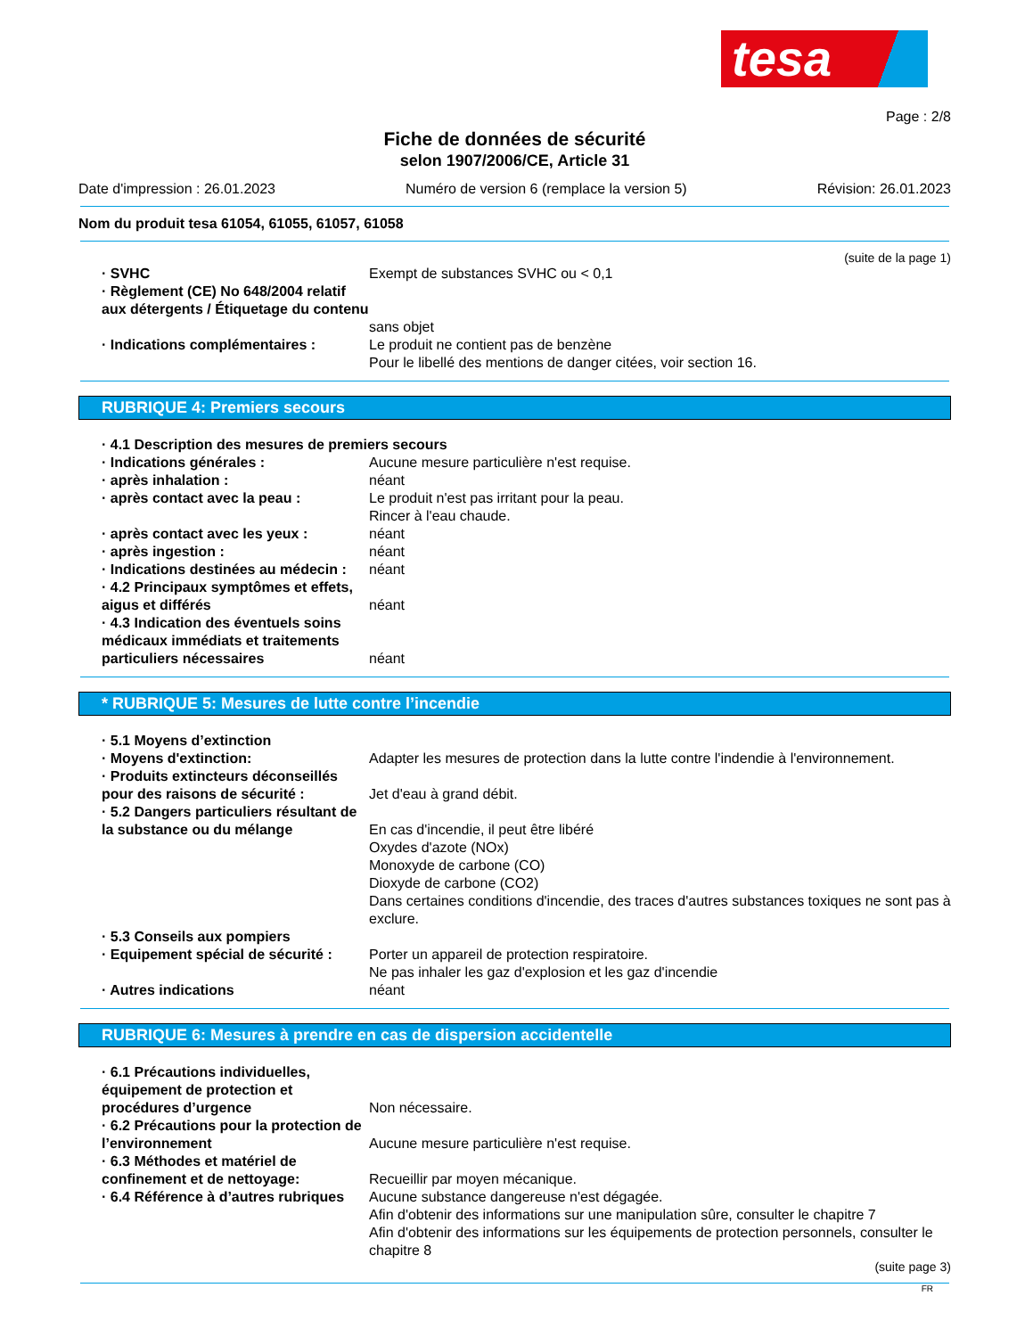tesa
Page : 2/8
Fiche de données de sécurité
selon 1907/2006/CE, Article 31
Date d'impression : 26.01.2023 Numéro de version 6 (remplace la version 5) Révision: 26.01.2023
Nom du produit tesa 61054, 61055, 61057, 61058
(suite de la page 1)
· SVHC Exempt de substances SVHC ou < 0,1
· Règlement (CE) No 648/2004 relatif aux détergents / Étiquetage du contenu
sans objet
· Indications complémentaires : Le produit ne contient pas de benzène
Pour le libellé des mentions de danger citées, voir section 16.
RUBRIQUE 4: Premiers secours
· 4.1 Description des mesures de premiers secours
· Indications générales : Aucune mesure particulière n'est requise.
· après inhalation : néant
· après contact avec la peau : Le produit n'est pas irritant pour la peau.
Rincer à l'eau chaude.
· après contact avec les yeux : néant
· après ingestion : néant
· Indications destinées au médecin :
néant
· 4.2 Principaux symptômes et effets, aigus et différés
néant
· 4.3 Indication des éventuels soins médicaux immédiats et traitements particuliers nécessaires
néant
* RUBRIQUE 5: Mesures de lutte contre l’incendie
· 5.1 Moyens d’extinction
· Moyens d'extinction: Adapter les mesures de protection dans la lutte contre l'indendie à l'environnement.
· Produits extincteurs déconseillés pour des raisons de sécurité :
Jet d'eau à grand débit.
· 5.2 Dangers particuliers résultant de la substance ou du mélange
En cas d'incendie, il peut être libéré
Oxydes d'azote (NOx)
Monoxyde de carbone (CO)
Dioxyde de carbone (CO2)
Dans certaines conditions d'incendie, des traces d'autres substances toxiques ne sont pas à exclure.
· 5.3 Conseils aux pompiers
· Equipement spécial de sécurité :
Porter un appareil de protection respiratoire.
Ne pas inhaler les gaz d'explosion et les gaz d'incendie
· Autres indications néant
RUBRIQUE 6: Mesures à prendre en cas de dispersion accidentelle
· 6.1 Précautions individuelles, équipement de protection et procédures d’urgence
Non nécessaire.
· 6.2 Précautions pour la protection de l’environnement
Aucune mesure particulière n'est requise.
· 6.3 Méthodes et matériel de confinement et de nettoyage:
Recueillir par moyen mécanique.
· 6.4 Référence à d’autres rubriques
Aucune substance dangereuse n'est dégagée.
Afin d'obtenir des informations sur une manipulation sûre, consulter le chapitre 7
Afin d'obtenir des informations sur les équipements de protection personnels, consulter le chapitre 8
(suite page 3)
FR